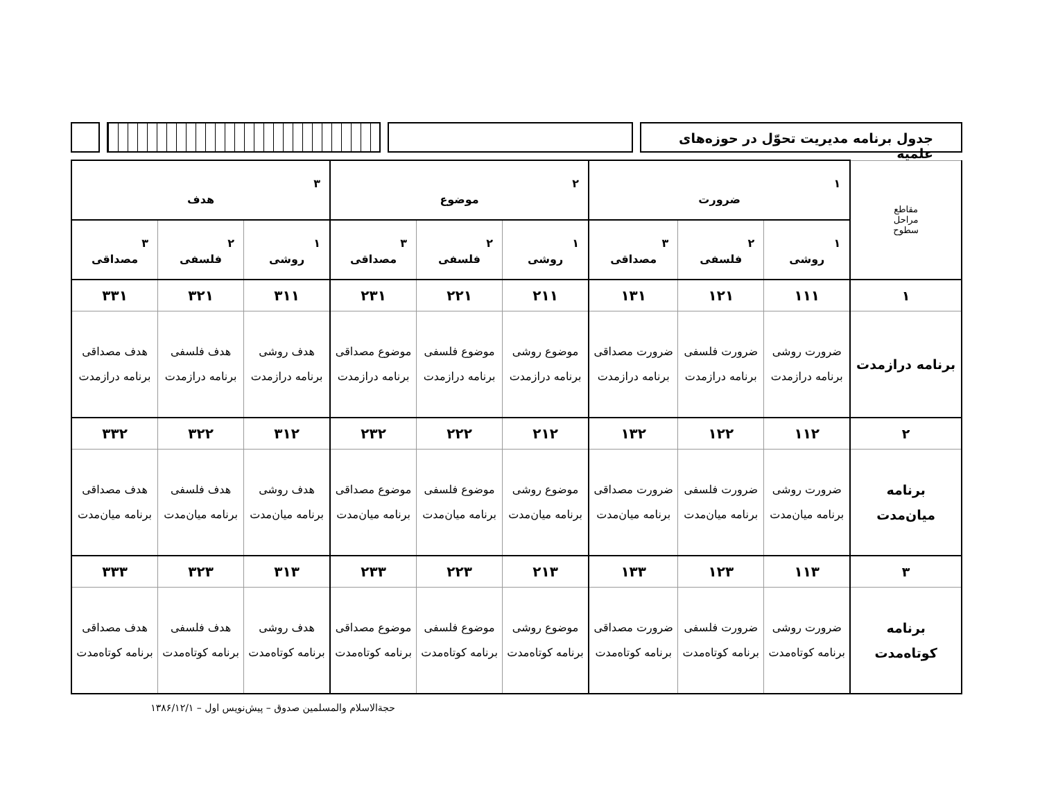جدول برنامه مدیریت تحوّل در حوزه‌های علمیه
| مقاطع مراحل سطوح | ۱ ضرورت | | | ۲ موضوع | | | ۳ هدف | | |
| --- | --- | --- | --- | --- | --- | --- | --- | --- | --- |
| | ۱ روشی | ۲ فلسفی | ۳ مصداقی | ۱ روشی | ۲ فلسفی | ۳ مصداقی | ۱ روشی | ۲ فلسفی | ۳ مصداقی |
| ۱ | ۱۱۱ | ۱۲۱ | ۱۳۱ | ۲۱۱ | ۲۲۱ | ۲۳۱ | ۳۱۱ | ۳۲۱ | ۳۳۱ |
| برنامه درازمدت | ضرورت روشی برنامه درازمدت | ضرورت فلسفی برنامه درازمدت | ضرورت مصداقی برنامه درازمدت | موضوع روشی برنامه درازمدت | موضوع فلسفی برنامه درازمدت | موضوع مصداقی برنامه درازمدت | هدف روشی برنامه درازمدت | هدف فلسفی برنامه درازمدت | هدف مصداقی برنامه درازمدت |
| ۲ | ۱۱۲ | ۱۲۲ | ۱۳۲ | ۲۱۲ | ۲۲۲ | ۲۳۲ | ۳۱۲ | ۳۲۲ | ۳۳۲ |
| برنامه میان‌مدت | ضرورت روشی برنامه میان‌مدت | ضرورت فلسفی برنامه میان‌مدت | ضرورت مصداقی برنامه میان‌مدت | موضوع روشی برنامه میان‌مدت | موضوع فلسفی برنامه میان‌مدت | موضوع مصداقی برنامه میان‌مدت | هدف روشی برنامه میان‌مدت | هدف فلسفی برنامه میان‌مدت | هدف مصداقی برنامه میان‌مدت |
| ۳ | ۱۱۳ | ۱۲۳ | ۱۳۳ | ۲۱۳ | ۲۲۳ | ۲۳۳ | ۳۱۳ | ۳۲۳ | ۳۳۳ |
| برنامه کوتاه‌مدت | ضرورت روشی برنامه کوتاه‌مدت | ضرورت فلسفی برنامه کوتاه‌مدت | ضرورت مصداقی برنامه کوتاه‌مدت | موضوع روشی برنامه کوتاه‌مدت | موضوع فلسفی برنامه کوتاه‌مدت | موضوع مصداقی برنامه کوتاه‌مدت | هدف روشی برنامه کوتاه‌مدت | هدف فلسفی برنامه کوتاه‌مدت | هدف مصداقی برنامه کوتاه‌مدت |
حجةالاسلام والمسلمین صدوق – پیش‌نویس اول – ۱۳۸۶/۱۲/۱